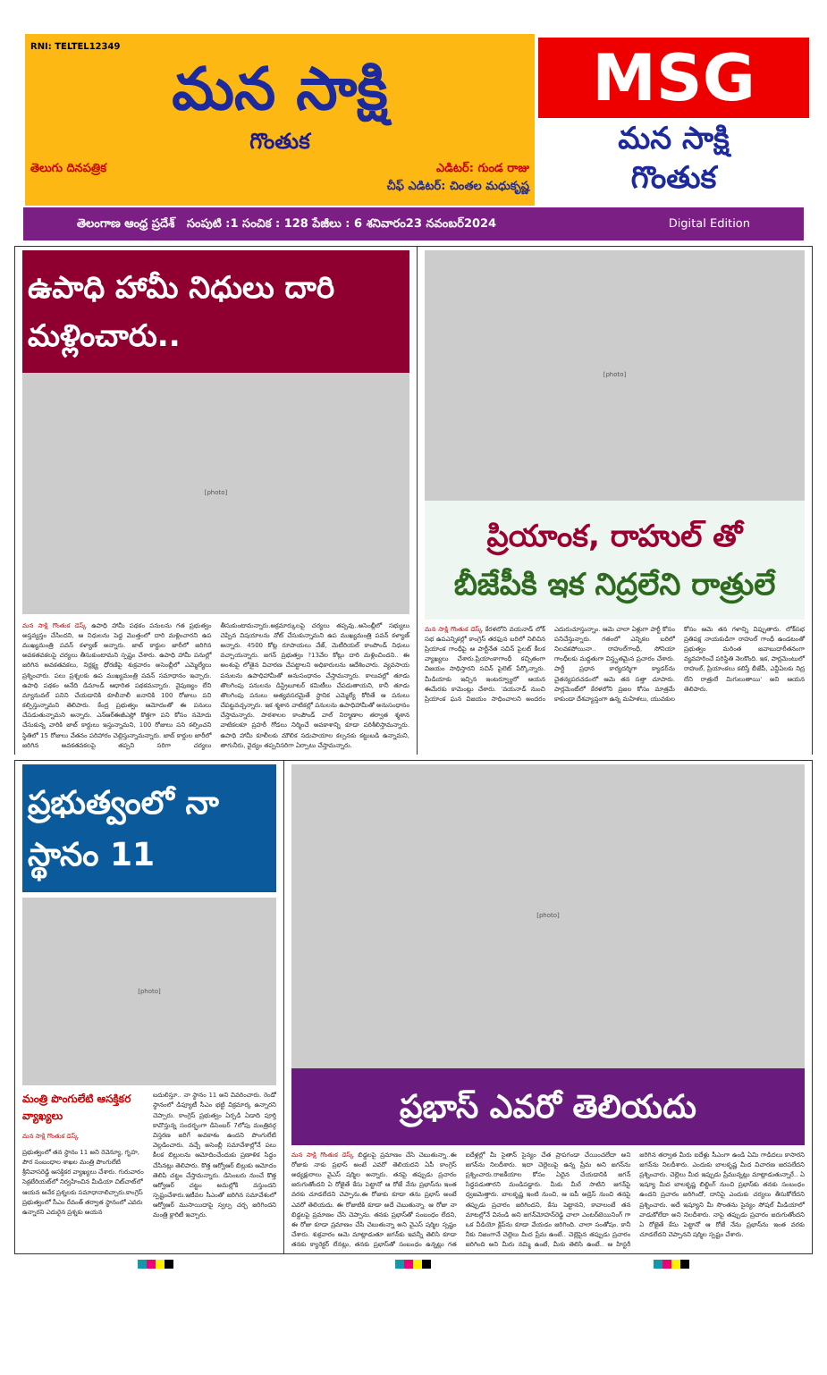RNI: TELTEL12349
మన సాక్షి
గొంతుక
తెలుగు దినపత్రిక ఎడిటర్: గుండ రాజు
చీఫ్ ఎడిటర్: చింతల మధుకృష్ణ
MSG
మన సాక్షి
గొంతుక
తెలంగాణ ఆంధ్ర ప్రదేశ్ సంపుటి :1 సంచిక : 128 పేజీలు : 6 శనివారం23 నవంబర్2024 Digital Edition
ఉపాధి హామీ నిధులు దారి మళ్లించారు..
[photo]
మన సాక్షి గొంతుక డెస్క్ ఉపాధి హామీ పథకం పనులను గత ప్రభుత్వం అస్తవ్యస్తం చేసిందని, ఆ నిధులను పెద్ద మొత్తంలో దారి మళ్లించారని ఉప ముఖ్యమంత్రి పవన్ కళ్యాణ్ అన్నారు. జాబ్ కార్డుల జారీలో జరిగిన అవకతవకలపై చర్యలు తీసుకుంటామని స్పష్టం చేశారు. ఉపాధి హామీ పనుల్లో జరిగిన అవకతవకలు, నిర్లక్ష్య ధోరణిపై శుక్రవారం అసెంబ్లీలో ఎమ్మెల్యేలు ప్రశ్నించారు. పలు ప్రశ్నలకు ఉప ముఖ్యమంత్రి పవన్ సమాధానం ఇచ్చారు. ఉపాధి పథకం అనేది డిమాండ్ ఆధారిత పథకమన్నారు. నైపుణ్యం లేని మ్యానువల్ పనిని చేయడానికి కూలీనాలీ జనానికి 100 రోజులు పని కల్పిస్తున్నామని తెలిపారు. కేంద్ర ప్రభుత్వం ఆమోదంతో ఈ పనులు చేపడుతున్నామని అన్నారు. ఎన్ఆర్ఈజీఎస్లో కొత్తగా పని కోసం నమోదు చేసుకున్న వారికి జాబ్ కార్డులు ఇస్తున్నామని, 100 రోజులు పని కల్పించని స్థితిలో 15 రోజులు వేతనం పరిహారం చెల్లిస్తున్నామన్నారు. జాబ్ కార్డుల జారీలో జరిగిన అవకతవకలపై తప్పని సరిగా చర్యలు తీసుకుంటామన్నారు.అక్రమార్కులపై చర్యలు తప్పవు..అసెంబ్లీలో సభ్యులు చెప్పిన విషయాలను నోట్ చేసుకున్నామని ఉప ముఖ్యమంత్రి పవన్ కళ్యాణ్ అన్నారు. 4500 కోట్ల రూపాయలు వేజ్, మెటీరియల్ కాంపొండ్ నిధులు వచ్చాయన్నారు. జగన్ ప్రభుత్వం ?13వేల కోట్లు దారి మళ్లించిందని.. ఈ అంశంపై లోతైన విచారణ చేపట్టాలని అధికారులను ఆదేశించారు. వ్యవసాయ పనులను ఉపాధిహామీతో అనుసంధానం చేస్తామన్నారు. కాలువల్లో తూడు తొలగింపు పనులను డిస్ట్రిబూటర్ కమిటీలు చేపడుతాయని, కానీ తూడు తొలగింపు పనులు అత్యవసరమైతే స్థానిక ఎమ్మెల్యే కోరితే ఆ పనులు చేపట్టవచ్చన్నారు. ఇక శ్మశాన వాటికల్లో పనులను ఉపాధిహామీతో అనుసంధానం చేస్తామన్నారు. పాఠశాలల కాంపౌండ్ వాల్ నిర్మాణాల తర్వాత శ్మశాన వాటికలకూ ప్రహరీ గోడలు నిర్మించే అవకాశాన్ని కూడా పరిశీలిస్తామన్నారు. ఉపాధి హామీ కూలీలకు మౌలిక సదుపాయాల కల్పనకు కట్టుబడి ఉన్నామని, తాగునీరు, వైద్యం తప్పనిసరిగా ఏర్పాటు చేస్తామన్నారు.
[photo]
ప్రియాంక, రాహుల్ తో
బీజేపీకి ఇక నిద్రలేని రాత్రులే
మన సాక్షి గొంతుక డెస్క్ కేరళలోని వయనాడ్ లోక్ సభ ఉపఎన్నికల్లో కాంగ్రెస్ తరఫున బరిలో నిలిచిన ప్రియాంక గాంధీపై ఆ పార్టీనేత సచిన్ పైలట్ కీలక వ్యాఖ్యలు చేశారు.ప్రియాంకాగాంధీ కచ్చితంగా విజయం సాధిస్తారని సచిన్ పైలెట్ పేర్కొన్నారు. మీడియాకు ఇచ్చిన ఇంటర్వ్యూలో ఆయన ఈమేరకు కామెంట్లు చేశారు. 'వయనాడ్ నుంచి ప్రియాంక ఘన విజయం సాధించాలని అందరం ఎదురుచూస్తున్నాం. ఆమె చాలా ఏళ్లుగా పార్టీ కోసం పనిచేస్తున్నారు. గతంలో ఎన్నికల బరిలో నిలవకపోయినా.. రాహుల్‌గాంధీ, సోనియా గాంధీలకు మద్దతుగా విస్తృతమైన ప్రచారం చేశారు. పార్టీ ప్రధాన కార్యదర్శిగా క్యాడర్‌ను చైతన్యపరచడంలో ఆమె తన సత్తా చూపారు. పార్లమెంట్‌లో కేరళలోని ప్రజల కోసం మాత్రమే కాకుండా దేశవ్యాప్తంగా ఉన్న మహిళలు, యువకుల కోసం ఆమె తన గళాన్ని విప్పుతారు. లోక్‌సభ ప్రతిపక్ష నాయకుడిగా రాహుల్ గాంధీ ఉండటంతో ప్రభుత్వం మరింత జవాబుదారీతనంగా వ్యవహరించే పరిస్థితి నెలకొంది. ఇక, పార్లమెంటులో రాహుల్, ప్రియాంకలు కలిస్తే బీజేపీ, ఎన్డీఏలకు నిద్ర లేని రాత్రులే మిగులుతాయి' అని ఆయన తెలిపారు.
ప్రభుత్వంలో నా స్థానం 11
[photo]
మంత్రి పొంగులేటి ఆసక్తికర వ్యాఖ్యలు
మన సాక్షి గొంతుక డెస్క్
ప్రభుత్వంలో తన స్థానం 11 అని రెవెన్యూ, గృహ, పౌర సంబంధాల శాఖల మంత్రి పొంగులేటి శ్రీనివాసరెడ్డి ఆసక్తికర వ్యాఖ్యలు చేశారు. గురువారం సెక్రటేరియట్‌లో నిర్వహించిన మీడియా చిట్‌చాట్‌లో ఆయన అనేక ప్రశ్నలకు సమాధానాలిచ్చారు.కాంగ్రెస్ ప్రభుత్వంలో సీఎం రేవంత్ తర్వాత స్థానంలో ఎవరు ఉన్నారని ఎదురైన ప్రశ్నకు ఆయన
బదులిస్తూ.. నా స్థానం 11 అని వివరించారు. రెండో స్థానంలో డిప్యూటీ సీఎం భట్టి విక్రమార్క ఉన్నారని చెప్పారు. కాంగ్రెస్ ప్రభుత్వం ఏర్పడి ఏడాది పూర్తి కావొస్తున్న సందర్భంగా డిసెంబర్ 7లోపు మంత్రివర్గ విస్తరణ జరిగే అవకాశం ఉందని పొంగులేటి వెల్లడించారు. వచ్చే అసెంబ్లీ సమావేశాల్లోనే పలు కీలక బిల్లులను ఆమోదించేందుకు ప్రణాళిక సిద్ధం చేసినట్లు తెలిపారు. కొత్త ఆర్వోఆర్ బిల్లుకు ఆమోదం తెలిపి చట్టం చేస్తామన్నారు. డిసెంబరు నుంచే కొత్త ఆర్వోఆర్ చట్టం అమల్లోకి వస్తుందని స్పష్టంచేశారు.ఇటీవల సీఎంతో జరిగిన సమావేశంలో ఆర్వోఆర్ ముసాయిదాపై స్వల్ప చర్చ జరిగిందని మంత్రి క్లారిటీ ఇచ్చారు.
[photo]
ప్రభాస్ ఎవరో తెలియదు
మన సాక్షి గొంతుక డెస్క్ బిడ్డలపై ప్రమాణం చేసి చెబుతున్నా..ఈ రోజుకు నాకు ప్రభాస్ అంటే ఎవరో తెలియదని ఏపీ కాంగ్రెస్ అధ్యక్షురాలు వైఎస్ షర్మిల అన్నారు. తనపై తప్పుడు ప్రచారం జరుగుతోందని ఏ రోజైతే కేసు పెట్టానో ఆ రోజే నేను ప్రభాస్‌ను ఇంత వరకు చూడలేదని చెప్పాను.ఈ రోజుకు కూడా తను ప్రభాస్ అంటే ఎవరో తెలియదు. ఈ రోజుటికి కూడా అదే చెబుతున్నా. ఆ రోజు నా బిడ్డలపై ప్రమాణం చేసి చెప్పాను. తనకు ప్రభాస్‌తో సంబంధం లేదని, ఈ రోజు కూడా ప్రమాణం చేసి చెబుతున్నా అని వైఎస్ షర్మిల స్పష్టం చేశారు. శుక్రవారం ఆమె మాట్లాడుతూ జగన్‌కు ఇవన్నీ తెలిసి కూడా తనకు క్యారెక్టర్ లేనట్లు, తనకు ప్రభాస్‌తో సంబంధం ఉన్నట్లు గత ఐదేళ్లల్లో మీ సైతాన్ సైన్యం చేత ప్రాపగండా చేయించలేదా అని జగన్‌ను నిలదీశారు. ఇదా చెల్లెలుపై ఉన్న ప్రేమ అని జగన్‌ను ప్రశ్నించారు.రాజకీయాల కోసం ఏదైన చేయడానికి జగన్ సిద్ధపడుతారని మండిపడ్డారు. మీకు మీరే సాటిని జగన్‌పై ధ్వజమెత్తారు. బాలకృష్ణ ఇంటి నుంచి, ఆ ఐపీ అడ్రెస్ నుంచి తనపై తప్పుడు ప్రచారం జరిగిందని, కేసు పెట్టానని, కావాలంటే తన మాటల్లోనే వినండి అని జగన్‌మోహన్‌రెడ్డి చాలా ఎంటర్‌టెయినింగ్ గా ఒక వీడియో క్లిప్‌ను కూడా వేయడం జరిగింది. చాలా సంతోషం. కానీ నీకు నిజంగానే చెల్లెలు మీద ప్రేమ ఉంటే.. చెల్లెపైన తప్పుడు ప్రచారం జరిగింది అని మీరు నమ్మి ఉంటే, మీకు తెలిసి ఉంటే.. ఆ హిస్టరీ జరిగిన తర్వాత మీరు ఐదేళ్లు సీఎంగా ఉండి ఏమి గాడిదలు కాసారని జగన్‌ను నిలదీశారు. ఎందుకు బాలకృష్ణ మీద విచారణ జరపలేదని ప్రశ్నించారు. చెల్లెలు మీద ఇప్పుడు ప్రేమున్నట్లు మాట్లాడుతున్నారే.. ఏ ఇష్యూ మీద బాలకృష్ణ బిల్డింగ్ నుంచి ప్రభాస్‌కు తనకు సంబంధం ఉందని ప్రచారం జరిగిందో, దానిపై ఎందుకు చర్యలు తీసుకోలేదని ప్రశ్నించారు. అదే ఇష్యూని మీ సొంతను సైన్యం సోషల్ మీడియాలో వాడుకోలేదా అని నిలదీశారు. నాపై తప్పుడు ప్రచారం జరుగుతోందని ఏ రోజైతే కేసు పెట్టానో ఆ రోజే నేను ప్రభాస్‌ను ఇంత వరకు చూడలేదని చెప్పానని షర్మిల స్పష్టం చేశారు.